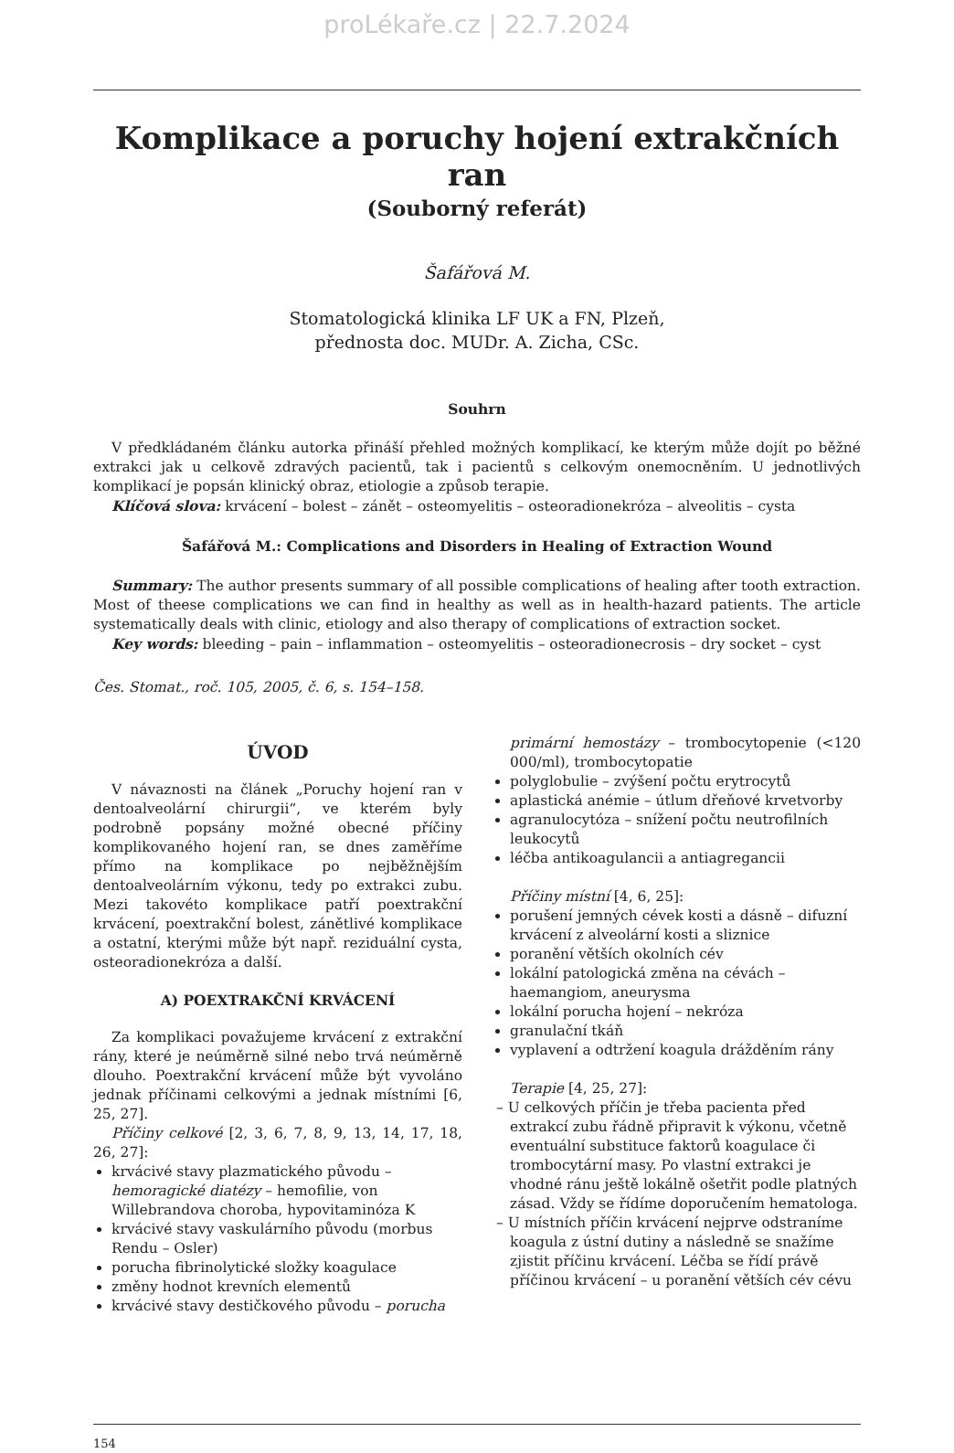proLékaře.cz | 22.7.2024
Komplikace a poruchy hojení extrakčních ran
(Souborný referát)
Šafářová M.
Stomatologická klinika LF UK a FN, Plzeň,
přednosta doc. MUDr. A. Zicha, CSc.
Souhrn
V předkládaném článku autorka přináší přehled možných komplikací, ke kterým může dojít po běžné extrakci jak u celkově zdravých pacientů, tak i pacientů s celkovým onemocněním. U jednotlivých komplikací je popsán klinický obraz, etiologie a způsob terapie.
Klíčová slova: krvácení – bolest – zánět – osteomyelitis – osteoradionekróza – alveolitis – cysta
Šafářová M.: Complications and Disorders in Healing of Extraction Wound
Summary: The author presents summary of all possible complications of healing after tooth extraction. Most of theese complications we can find in healthy as well as in health-hazard patients. The article systematically deals with clinic, etiology and also therapy of complications of extraction socket.
Key words: bleeding – pain – inflammation – osteomyelitis – osteoradionecrosis – dry socket – cyst
Čes. Stomat., roč. 105, 2005, č. 6, s. 154–158.
ÚVOD
V návaznosti na článek „Poruchy hojení ran v dentoalveolární chirurgii“, ve kterém byly podrobně popsány možné obecné příčiny komplikovaného hojení ran, se dnes zaměříme přímo na komplikace po nejběžnějším dentoalveolárním výkonu, tedy po extrakci zubu. Mezi takovéto komplikace patří poextrakční krvácení, poextrakční bolest, zánětlivé komplikace a ostatní, kterými může být např. reziduální cysta, osteoradionekróza a další.
A) POEXTRAKČNÍ KRVÁCENÍ
Za komplikaci považujeme krvácení z extrakční rány, které je neúměrně silné nebo trvá neúměrně dlouho. Poextrakční krvácení může být vyvoláno jednak příčinami celkovými a jednak místními [6, 25, 27].
Příčiny celkové [2, 3, 6, 7, 8, 9, 13, 14, 17, 18, 26, 27]:
krvácivé stavy plazmatického původu – hemoragické diatézy – hemofilie, von Willebrandova choroba, hypovitaminóza K
krvácivé stavy vaskulárního původu (morbus Rendu – Osler)
porucha fibrinolytické složky koagulace
změny hodnot krevních elementů
krvácivé stavy destičkového původu – porucha
primární hemostázy – trombocytopenie (<120 000/ml), trombocytopatie
polyglobulie – zvýšení počtu erytrocytů
aplastická anémie – útlum dřeňové krvetvorby
agranulocytóza – snížení počtu neutrofilních leukocytů
léčba antikoagulancii a antiagregancii
Příčiny místní [4, 6, 25]:
porušení jemných cévek kosti a dásně – difuzní krvácení z alveolární kosti a sliznice
poranění větších okolních cév
lokální patologická změna na cévách – haemangiom, aneurysma
lokální porucha hojení – nekróza
granulační tkáň
vyplavení a odtržení koagula drážděním rány
Terapie [4, 25, 27]:
– U celkových příčin je třeba pacienta před extrakcí zubu řádně připravit k výkonu, včetně eventuální substituce faktorů koagulace či trombocytární masy. Po vlastní extrakci je vhodné ránu ještě lokálně ošetřit podle platných zásad. Vždy se řídíme doporučením hematologa.
– U místních příčin krvácení nejprve odstraníme koagula z ústní dutiny a následně se snažíme zjistit příčinu krvácení. Léčba se řídí právě příčinou krvácení – u poranění větších cév cévu
154